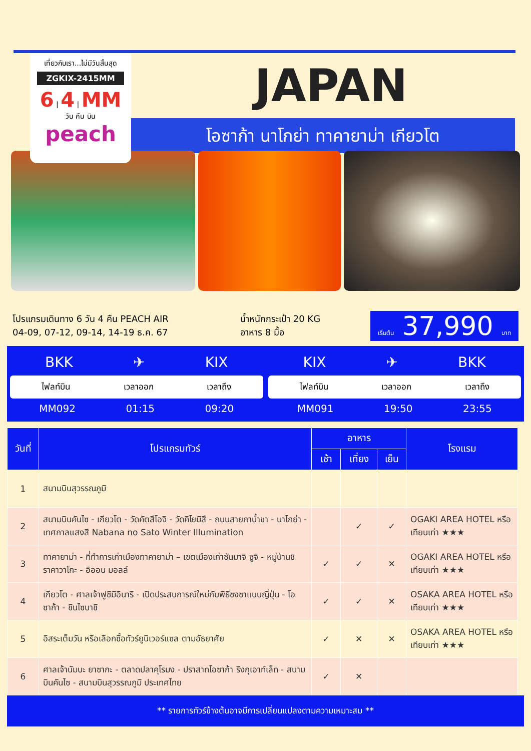เที่ยวกับเรา...ไม่มีวันสิ้นสุด
ZGKIX-2415MM
6 | 4 | MM
วัน คืน บิน
peach
JAPAN
โอซาก้า นาโกย่า ทาคายาม่า เกียวโต
โปรแกรมเดินทาง 6 วัน 4 คืน PEACH AIR
04-09, 07-12, 09-14, 14-19 ธ.ค. 67
น้ำหนักกระเป๋า 20 KG
อาหาร 8 มื้อ
เริ่มต้น 37,990 บาท
BKK ✈ KIX
ไฟลท์บิน เวลาออก เวลาถึง
MM092 01:15 09:20
KIX ✈ BKK
ไฟลท์บิน เวลาออก เวลาถึง
MM091 19:50 23:55
| วันที่ | โปรแกรมทัวร์ | อาหาร | | | โรงแรม |
| --- | --- | --- | --- | --- | --- |
| | | เช้า | เที่ยง | เย็น | |
| 1 | สนามบินสุวรรณภูมิ | | | | |
| 2 | สนามบินคันไซ - เกียวโต - วัดคัตสึโอจิ - วัดคิโยมิสึ - ถนนสายกาน้ำชา - นาโกย่า - เทศกาลแสงสี Nabana no Sato Winter Illumination | | ✓ | ✓ | OGAKI AREA HOTEL หรือเทียบเท่า ★★★ |
| 3 | ทาคายาม่า - ที่ทำการเก่าเมืองทาคายาม่า – เขตเมืองเก่าซันมาจิ ซูจิ - หมู่บ้านชิราคาวาโกะ - อิออน มอลล์ | ✓ | ✓ | ✕ | OGAKI AREA HOTEL หรือเทียบเท่า ★★★ |
| 4 | เกียวโต - ศาลเจ้าฟูชิมิอินาริ - เปิดประสบการณ์ใหม่กับพิธีชงชาแบบญี่ปุ่น - โอซาก้า - ชินไซบาชิ | ✓ | ✓ | ✕ | OSAKA AREA HOTEL หรือเทียบเท่า ★★★ |
| 5 | อิสระเต็มวัน หรือเลือกซื้อทัวร์ยูนิเวอร์แซล ตามอัธยาศัย | ✓ | ✕ | ✕ | OSAKA AREA HOTEL หรือเทียบเท่า ★★★ |
| 6 | ศาลเจ้านัมบะ ยาซากะ - ตลาดปลาคุโรมง - ปราสาทโอซาก้า ริงกุเอาท์เล็ท - สนามบินคันไซ - สนามบินสุวรรณภูมิ ประเทศไทย | ✓ | ✕ | | |
** รายการทัวร์ข้างต้นอาจมีการเปลี่ยนแปลงตามความเหมาะสม **